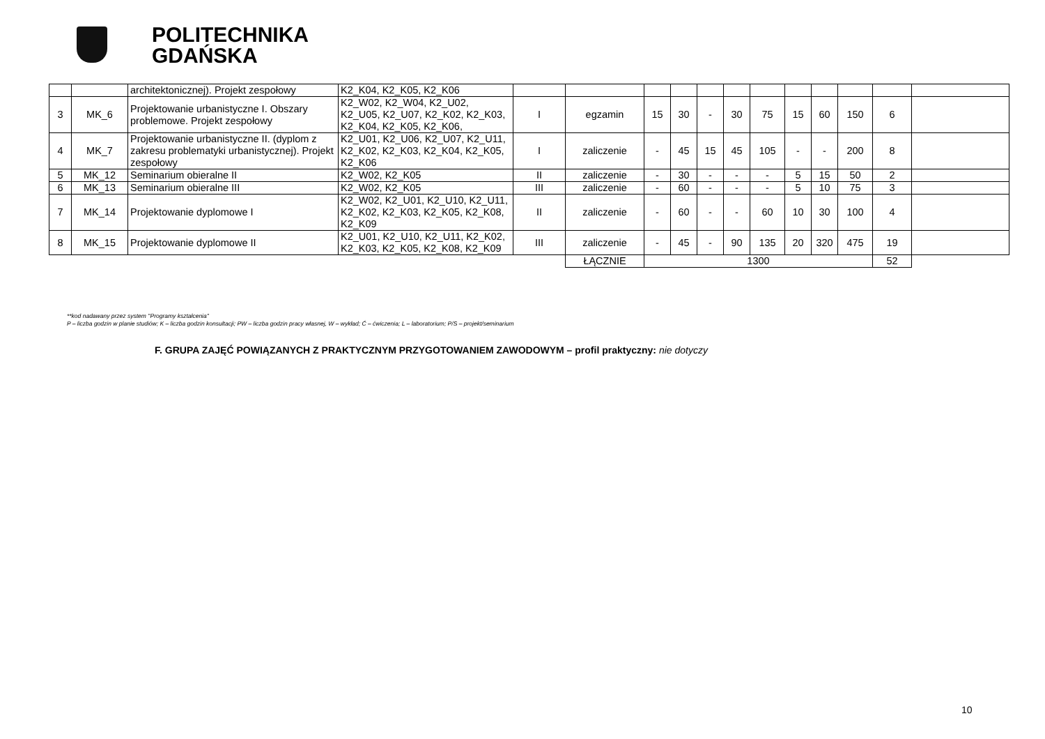POLITECHNIKA
GDAŃSKA
| | | architektonicznej). Projekt zespołowy | K2_K04, K2_K05, K2_K06 | | | | | | | | | | | | |
| 3 | MK_6 | Projektowanie urbanistyczne I. Obszary problemowe. Projekt zespołowy | K2_W02, K2_W04, K2_U02, K2_U05, K2_U07, K2_K02, K2_K03, K2_K04, K2_K05, K2_K06, | I | egzamin | 15 | 30 | - | 30 | 75 | 15 | 60 | 150 | 6 | |
| 4 | MK_7 | Projektowanie urbanistyczne II. (dyplom z zakresu problematyki urbanistycznej). Projekt zespołowy | K2_U01, K2_U06, K2_U07, K2_U11, K2_K02, K2_K03, K2_K04, K2_K05, K2_K06 | I | zaliczenie | - | 45 | 15 | 45 | 105 | - | - | 200 | 8 | |
| 5 | MK_12 | Seminarium obieralne II | K2_W02, K2_K05 | II | zaliczenie | - | 30 | - | - | - | 5 | 15 | 50 | 2 | |
| 6 | MK_13 | Seminarium obieralne III | K2_W02, K2_K05 | III | zaliczenie | - | 60 | - | - | - | 5 | 10 | 75 | 3 | |
| 7 | MK_14 | Projektowanie dyplomowe I | K2_W02, K2_U01, K2_U10, K2_U11, K2_K02, K2_K03, K2_K05, K2_K08, K2_K09 | II | zaliczenie | - | 60 | - | - | 60 | 10 | 30 | 100 | 4 | |
| 8 | MK_15 | Projektowanie dyplomowe II | K2_U01, K2_U10, K2_U11, K2_K02, K2_K03, K2_K05, K2_K08, K2_K09 | III | zaliczenie | - | 45 | - | 90 | 135 | 20 | 320 | 475 | 19 | |
| | | | | | ŁĄCZNIE | 1300 | | | | | | | | 52 | |
**kod nadawany przez system ''Programy kształcenia''
P – liczba godzin w planie studiów; K – liczba godzin konsultacji; PW – liczba godzin pracy własnej, W – wykład; Ć – ćwiczenia; L – laboratorium; P/S – projekt/seminarium
F. GRUPA ZAJĘĆ POWIĄZANYCH Z PRAKTYCZNYM PRZYGOTOWANIEM ZAWODOWYM – profil praktyczny: nie dotyczy
10